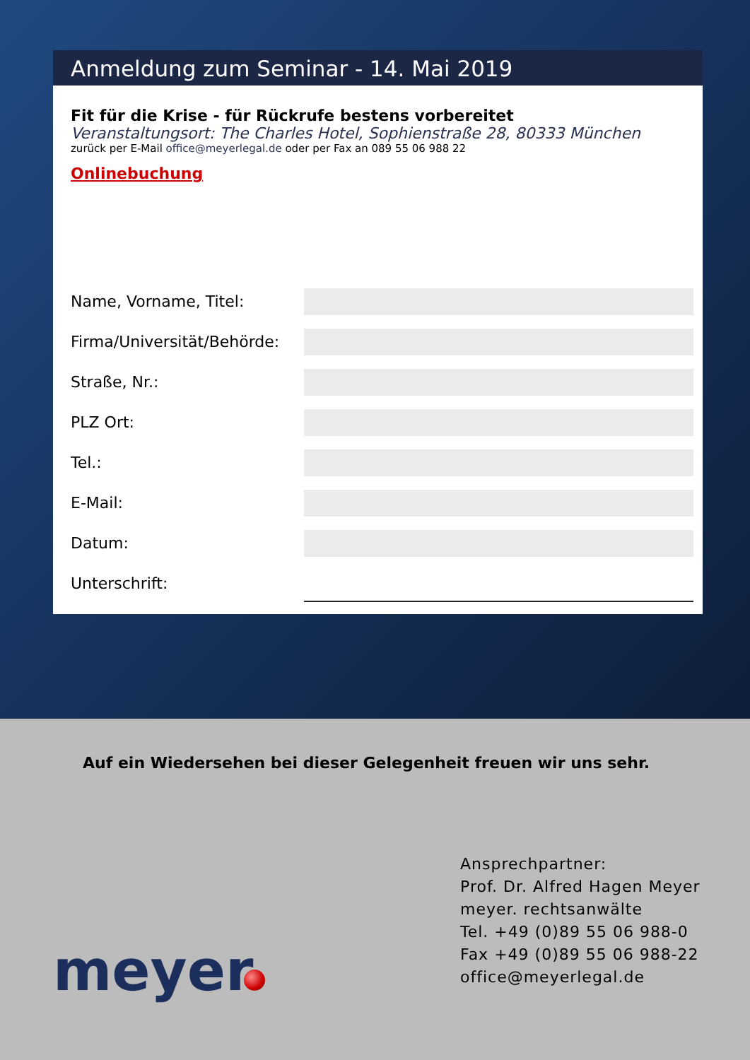Anmeldung zum Seminar - 14. Mai 2019
Fit für die Krise - für Rückrufe bestens vorbereitet
Veranstaltungsort: The Charles Hotel, Sophienstraße 28, 80333 München
zurück per E-Mail office@meyerlegal.de oder per Fax an 089 55 06 988 22
Onlinebuchung
Name, Vorname, Titel:
Firma/Universität/Behörde:
Straße, Nr.:
PLZ Ort:
Tel.:
E-Mail:
Datum:
Unterschrift:
Auf ein Wiedersehen bei dieser Gelegenheit freuen wir uns sehr.
Ansprechpartner:
Prof. Dr. Alfred Hagen Meyer
meyer. rechtsanwälte
Tel. +49 (0)89 55 06 988-0
Fax +49 (0)89 55 06 988-22
office@meyerlegal.de
meyer